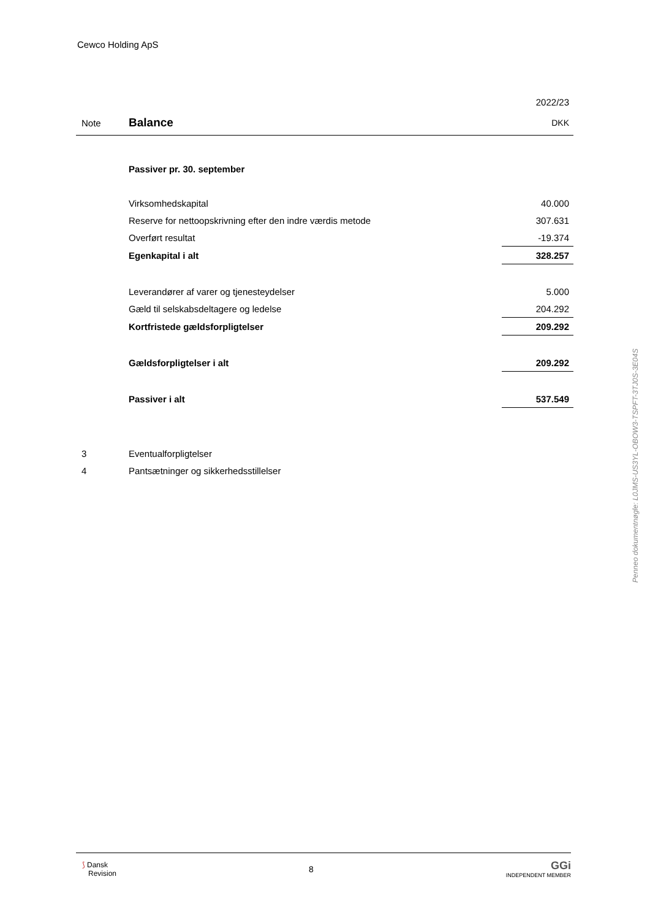Cewco Holding ApS
| | | 2022/23 |
| Note | Balance | DKK |
| | Passiver pr. 30. september | |
| | Virksomhedskapital | 40.000 |
| | Reserve for nettoopskrivning efter den indre værdis metode | 307.631 |
| | Overført resultat | -19.374 |
| | Egenkapital i alt | 328.257 |
| | Leverandører af varer og tjenesteydelser | 5.000 |
| | Gæld til selskabsdeltagere og ledelse | 204.292 |
| | Kortfristede gældsforpligtelser | 209.292 |
| | Gældsforpligtelser i alt | 209.292 |
| | Passiver i alt | 537.549 |
| 3 | Eventualforpligtelser | |
| 4 | Pantsætninger og sikkerhedsstillelser | |
Penneo dokumentnøgle: L0JMS-US3YL-OBOW3-TSPFT-3TJ0S-3E04S
⟆ Dansk
Revision
8
GGi
INDEPENDENT MEMBER